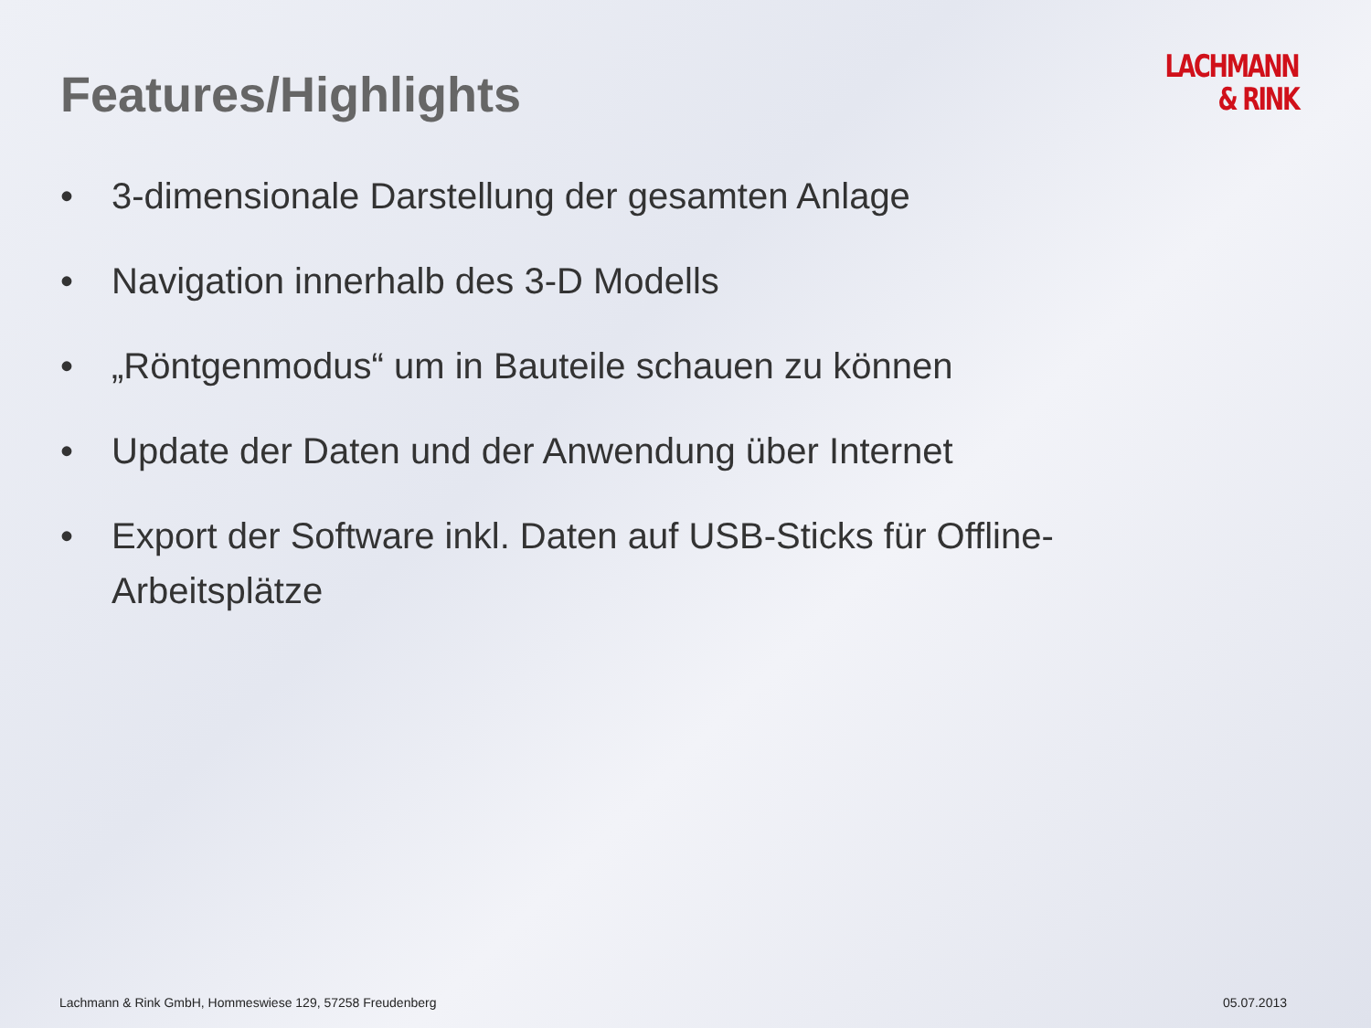Features/Highlights
LACHMANN
& RINK
• 3-dimensionale Darstellung der gesamten Anlage
• Navigation innerhalb des 3-D Modells
• „Röntgenmodus“ um in Bauteile schauen zu können
• Update der Daten und der Anwendung über Internet
• Export der Software inkl. Daten auf USB-Sticks für Offline-Arbeitsplätze
Lachmann & Rink GmbH, Hommeswiese 129, 57258 Freudenberg 05.07.2013